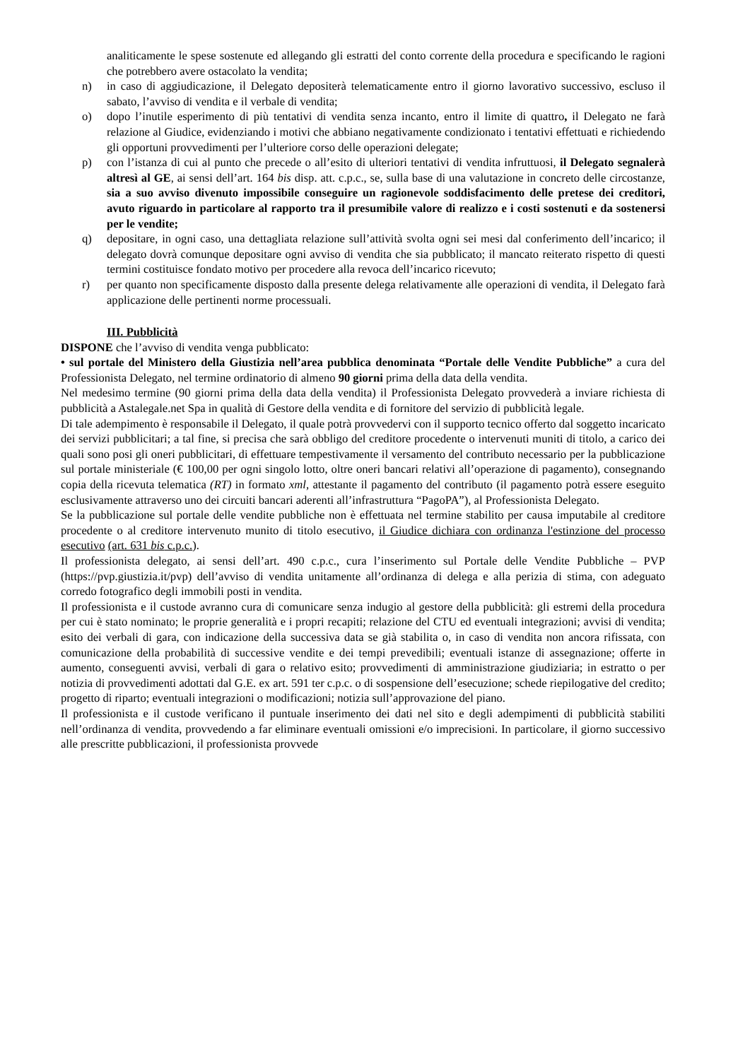analiticamente le spese sostenute ed allegando gli estratti del conto corrente della procedura e specificando le ragioni che potrebbero avere ostacolato la vendita;
n) in caso di aggiudicazione, il Delegato depositerà telematicamente entro il giorno lavorativo successivo, escluso il sabato, l’avviso di vendita e il verbale di vendita;
o) dopo l’inutile esperimento di più tentativi di vendita senza incanto, entro il limite di quattro, il Delegato ne farà relazione al Giudice, evidenziando i motivi che abbiano negativamente condizionato i tentativi effettuati e richiedendo gli opportuni provvedimenti per l’ulteriore corso delle operazioni delegate;
p) con l’istanza di cui al punto che precede o all’esito di ulteriori tentativi di vendita infruttuosi, il Delegato segnalerà altresì al GE, ai sensi dell’art. 164 bis disp. att. c.p.c., se, sulla base di una valutazione in concreto delle circostanze, sia a suo avviso divenuto impossibile conseguire un ragionevole soddisfacimento delle pretese dei creditori, avuto riguardo in particolare al rapporto tra il presumibile valore di realizzo e i costi sostenuti e da sostenersi per le vendite;
q) depositare, in ogni caso, una dettagliata relazione sull’attività svolta ogni sei mesi dal conferimento dell’incarico; il delegato dovrà comunque depositare ogni avviso di vendita che sia pubblicato; il mancato reiterato rispetto di questi termini costituisce fondato motivo per procedere alla revoca dell’incarico ricevuto;
r) per quanto non specificamente disposto dalla presente delega relativamente alle operazioni di vendita, il Delegato farà applicazione delle pertinenti norme processuali.
III. Pubblicità
DISPONE che l’avviso di vendita venga pubblicato:
• sul portale del Ministero della Giustizia nell’area pubblica denominata “Portale delle Vendite Pubbliche” a cura del Professionista Delegato, nel termine ordinatorio di almeno 90 giorni prima della data della vendita.
Nel medesimo termine (90 giorni prima della data della vendita) il Professionista Delegato provvederà a inviare richiesta di pubblicità a Astalegale.net Spa in qualità di Gestore della vendita e di fornitore del servizio di pubblicità legale.
Di tale adempimento è responsabile il Delegato, il quale potrà provvedervi con il supporto tecnico offerto dal soggetto incaricato dei servizi pubblicitari; a tal fine, si precisa che sarà obbligo del creditore procedente o intervenuti muniti di titolo, a carico dei quali sono posi gli oneri pubblicitari, di effettuare tempestivamente il versamento del contributo necessario per la pubblicazione sul portale ministeriale (€ 100,00 per ogni singolo lotto, oltre oneri bancari relativi all’operazione di pagamento), consegnando copia della ricevuta telematica (RT) in formato xml, attestante il pagamento del contributo (il pagamento potrà essere eseguito esclusivamente attraverso uno dei circuiti bancari aderenti all’infrastruttura “PagoPA”), al Professionista Delegato.
Se la pubblicazione sul portale delle vendite pubbliche non è effettuata nel termine stabilito per causa imputabile al creditore procedente o al creditore intervenuto munito di titolo esecutivo, il Giudice dichiara con ordinanza l'estinzione del processo esecutivo (art. 631 bis c.p.c.).
Il professionista delegato, ai sensi dell’art. 490 c.p.c., cura l’inserimento sul Portale delle Vendite Pubbliche – PVP (https://pvp.giustizia.it/pvp) dell’avviso di vendita unitamente all’ordinanza di delega e alla perizia di stima, con adeguato corredo fotografico degli immobili posti in vendita.
Il professionista e il custode avranno cura di comunicare senza indugio al gestore della pubblicità: gli estremi della procedura per cui è stato nominato; le proprie generalità e i propri recapiti; relazione del CTU ed eventuali integrazioni; avvisi di vendita; esito dei verbali di gara, con indicazione della successiva data se già stabilita o, in caso di vendita non ancora rifissata, con comunicazione della probabilità di successive vendite e dei tempi prevedibili; eventuali istanze di assegnazione; offerte in aumento, conseguenti avvisi, verbali di gara o relativo esito; provvedimenti di amministrazione giudiziaria; in estratto o per notizia di provvedimenti adottati dal G.E. ex art. 591 ter c.p.c. o di sospensione dell’esecuzione; schede riepilogative del credito; progetto di riparto; eventuali integrazioni o modificazioni; notizia sull’approvazione del piano.
Il professionista e il custode verificano il puntuale inserimento dei dati nel sito e degli adempimenti di pubblicità stabiliti nell’ordinanza di vendita, provvedendo a far eliminare eventuali omissioni e/o imprecisioni. In particolare, il giorno successivo alle prescritte pubblicazioni, il professionista provvede